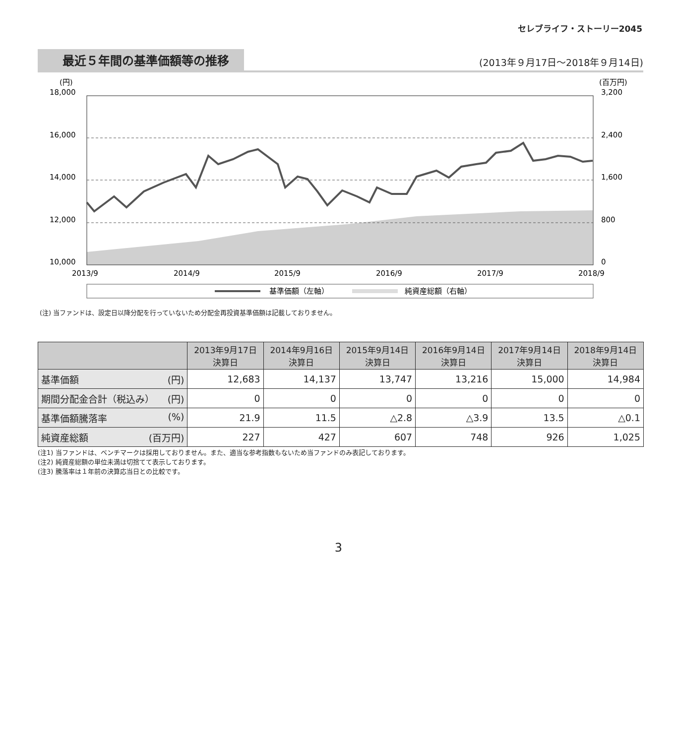セレブライフ・ストーリー2045
最近５年間の基準価額等の推移
(2013年９月17日～2018年９月14日)
(円)
(百万円)
18,000
16,000
14,000
12,000
10,000
3,200
2,400
1,600
800
0
2013/9
2014/9
2015/9
2016/9
2017/9
2018/9
基準価額（左軸）
純資産総額（右軸）
(注) 当ファンドは、設定日以降分配を行っていないため分配金再投資基準価額は記載しておりません。
| | 2013年9月17日 決算日 | 2014年9月16日 決算日 | 2015年9月14日 決算日 | 2016年9月14日 決算日 | 2017年9月14日 決算日 | 2018年9月14日 決算日 |
| --- | --- | --- | --- | --- | --- | --- |
| 基準価額 (円) | 12,683 | 14,137 | 13,747 | 13,216 | 15,000 | 14,984 |
| 期間分配金合計（税込み） (円) | 0 | 0 | 0 | 0 | 0 | 0 |
| 基準価額騰落率 (%) | 21.9 | 11.5 | △2.8 | △3.9 | 13.5 | △0.1 |
| 純資産総額 (百万円) | 227 | 427 | 607 | 748 | 926 | 1,025 |
(注1) 当ファンドは、ベンチマークは採用しておりません。また、適当な参考指数もないため当ファンドのみ表記しております。
(注2) 純資産総額の単位未満は切捨てて表示しております。
(注3) 騰落率は１年前の決算応当日との比較です。
3